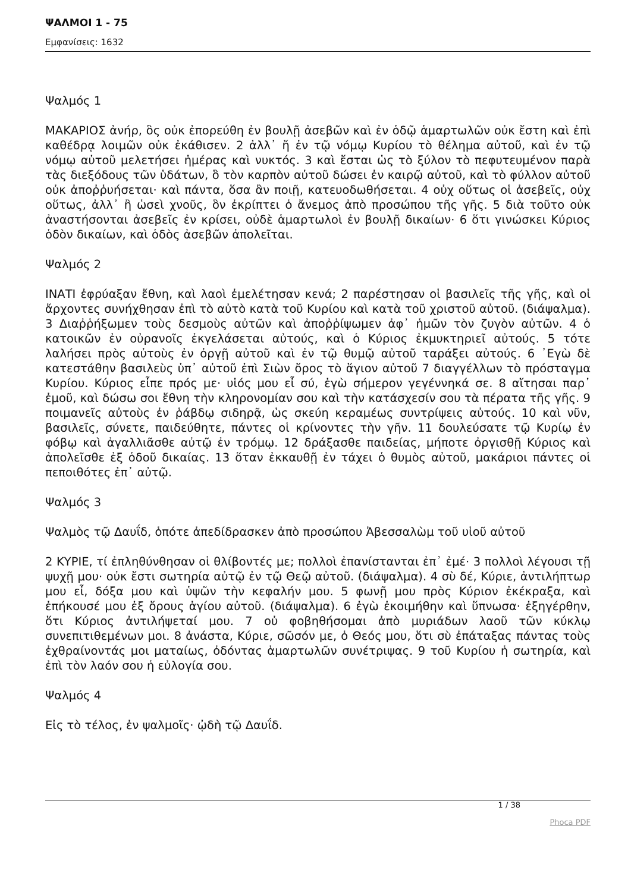ΨΑΛΜΟΙ 1 - 75
Εμφανίσεις: 1632
Ψαλμός 1
ΜΑΚΑΡΙΟΣ ἀνήρ, ὃς οὐκ ἐπορεύθη ἐν βουλῇ ἀσεβῶν καὶ ἐν ὁδῷ ἁμαρτωλῶν οὐκ ἔστη καὶ ἐπὶ καθέδρᾳ λοιμῶν οὐκ ἐκάθισεν. 2 ἀλλ᾿ ἤ ἐν τῷ νόμῳ Κυρίου τὸ θέλημα αὐτοῦ, καὶ ἐν τῷ νόμῳ αὐτοῦ μελετήσει ἡμέρας καὶ νυκτός. 3 καὶ ἔσται ὡς τὸ ξύλον τὸ πεφυτευμένον παρὰ τὰς διεξόδους τῶν ὑδάτων, ὃ τὸν καρπὸν αὐτοῦ δώσει ἐν καιρῷ αὐτοῦ, καὶ τὸ φύλλον αὐτοῦ οὐκ ἀποῤῥυήσεται· καὶ πάντα, ὅσα ἂν ποιῇ, κατευοδωθήσεται. 4 οὐχ οὕτως οἱ ἀσεβεῖς, οὐχ οὕτως, ἀλλ᾿ ἢ ὡσεὶ χνοῦς, ὃν ἐκρίπτει ὁ ἄνεμος ἀπὸ προσώπου τῆς γῆς. 5 διὰ τοῦτο οὐκ ἀναστήσονται ἀσεβεῖς ἐν κρίσει, οὐδὲ ἁμαρτωλοὶ ἐν βουλῇ δικαίων· 6 ὅτι γινώσκει Κύριος ὁδὸν δικαίων, καὶ ὁδὸς ἀσεβῶν ἀπολεῖται.
Ψαλμός 2
ΙΝΑΤΙ ἐφρύαξαν ἔθνη, καὶ λαοὶ ἐμελέτησαν κενά; 2 παρέστησαν οἱ βασιλεῖς τῆς γῆς, καὶ οἱ ἄρχοντες συνήχθησαν ἐπὶ τὸ αὐτὸ κατὰ τοῦ Κυρίου καὶ κατὰ τοῦ χριστοῦ αὐτοῦ. (διάψαλμα). 3 Διαῤῥήξωμεν τοὺς δεσμοὺς αὐτῶν καὶ ἀποῤῥίψωμεν ἀφ᾿ ἡμῶν τὸν ζυγὸν αὐτῶν. 4 ὁ κατοικῶν ἐν οὐρανοῖς ἐκγελάσεται αὐτούς, καὶ ὁ Κύριος ἐκμυκτηριεῖ αὐτούς. 5 τότε λαλήσει πρὸς αὐτοὺς ἐν ὀργῇ αὐτοῦ καὶ ἐν τῷ θυμῷ αὐτοῦ ταράξει αὐτούς. 6 ᾿Εγὼ δὲ κατεστάθην βασιλεὺς ὑπ᾿ αὐτοῦ ἐπὶ Σιὼν ὄρος τὸ ἅγιον αὐτοῦ 7 διαγγέλλων τὸ πρόσταγμα Κυρίου. Κύριος εἶπε πρός με· υἱός μου εἶ σύ, ἐγὼ σήμερον γεγέννηκά σε. 8 αἴτησαι παρ᾿ ἐμοῦ, καὶ δώσω σοι ἔθνη τὴν κληρονομίαν σου καὶ τὴν κατάσχεσίν σου τὰ πέρατα τῆς γῆς. 9 ποιμανεῖς αὐτοὺς ἐν ῥάβδῳ σιδηρᾷ, ὡς σκεύη κεραμέως συντρίψεις αὐτούς. 10 καὶ νῦν, βασιλεῖς, σύνετε, παιδεύθητε, πάντες οἱ κρίνοντες τὴν γῆν. 11 δουλεύσατε τῷ Κυρίῳ ἐν φόβῳ καὶ ἀγαλλιᾶσθε αὐτῷ ἐν τρόμῳ. 12 δράξασθε παιδείας, μήποτε ὀργισθῇ Κύριος καὶ ἀπολεῖσθε ἐξ ὁδοῦ δικαίας. 13 ὅταν ἐκκαυθῇ ἐν τάχει ὁ θυμὸς αὐτοῦ, μακάριοι πάντες οἱ πεποιθότες ἐπ᾿ αὐτῷ.
Ψαλμός 3
Ψαλμὸς τῷ Δαυΐδ, ὁπότε ἀπεδίδρασκεν ἀπὸ προσώπου Ἀβεσσαλὼμ τοῦ υἱοῦ αὐτοῦ
2 ΚΥΡΙΕ, τί ἐπληθύνθησαν οἱ θλίβοντές με; πολλοὶ ἐπανίστανται ἐπ᾿ ἐμέ· 3 πολλοὶ λέγουσι τῇ ψυχῇ μου· οὐκ ἔστι σωτηρία αὐτῷ ἐν τῷ Θεῷ αὐτοῦ. (διάψαλμα). 4 σὺ δέ, Κύριε, ἀντιλήπτωρ μου εἶ, δόξα μου καὶ ὑψῶν τὴν κεφαλήν μου. 5 φωνῇ μου πρὸς Κύριον ἐκέκραξα, καὶ ἐπήκουσέ μου ἐξ ὄρους ἁγίου αὐτοῦ. (διάψαλμα). 6 ἐγὼ ἐκοιμήθην καὶ ὕπνωσα· ἐξηγέρθην, ὅτι Κύριος ἀντιλήψεταί μου. 7 οὐ φοβηθήσομαι ἀπὸ μυριάδων λαοῦ τῶν κύκλῳ συνεπιτιθεμένων μοι. 8 ἀνάστα, Κύριε, σῶσόν με, ὁ Θεός μου, ὅτι σὺ ἐπάταξας πάντας τοὺς ἐχθραίνοντάς μοι ματαίως, ὀδόντας ἁμαρτωλῶν συνέτριψας. 9 τοῦ Κυρίου ἡ σωτηρία, καὶ ἐπὶ τὸν λαόν σου ἡ εὐλογία σου.
Ψαλμός 4
Εἰς τὸ τέλος, ἐν ψαλμοῖς· ᾠδὴ τῷ Δαυΐδ.
1 / 38
Phoca PDF